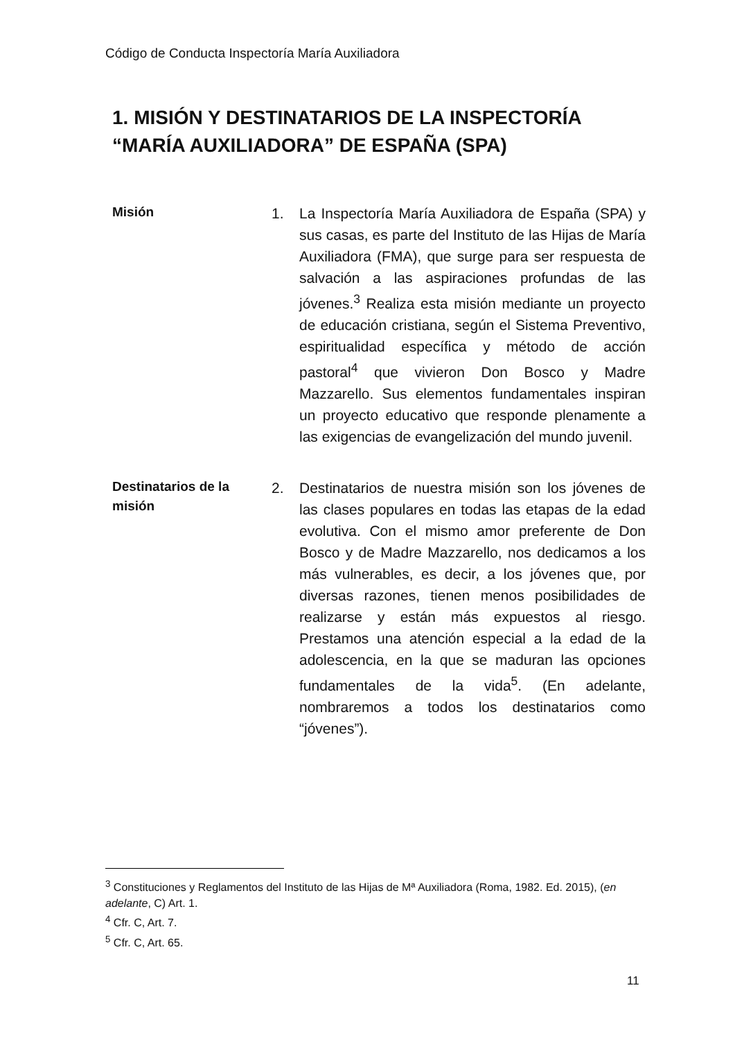Código de Conducta Inspectoría María Auxiliadora
1. MISIÓN Y DESTINATARIOS DE LA INSPECTORÍA “MARÍA AUXILIADORA” DE ESPAÑA (SPA)
Misión
1. La Inspectoría María Auxiliadora de España (SPA) y sus casas, es parte del Instituto de las Hijas de María Auxiliadora (FMA), que surge para ser respuesta de salvación a las aspiraciones profundas de las jóvenes.<sup>3</sup> Realiza esta misión mediante un proyecto de educación cristiana, según el Sistema Preventivo, espiritualidad específica y método de acción pastoral<sup>4</sup> que vivieron Don Bosco y Madre Mazzarello. Sus elementos fundamentales inspiran un proyecto educativo que responde plenamente a las exigencias de evangelización del mundo juvenil.
Destinatarios de la misión
2. Destinatarios de nuestra misión son los jóvenes de las clases populares en todas las etapas de la edad evolutiva. Con el mismo amor preferente de Don Bosco y de Madre Mazzarello, nos dedicamos a los más vulnerables, es decir, a los jóvenes que, por diversas razones, tienen menos posibilidades de realizarse y están más expuestos al riesgo. Prestamos una atención especial a la edad de la adolescencia, en la que se maduran las opciones fundamentales de la vida<sup>5</sup>. (En adelante, nombraremos a todos los destinatarios como “jóvenes”).
<sup>3</sup> Constituciones y Reglamentos del Instituto de las Hijas de Mª Auxiliadora (Roma, 1982. Ed. 2015), (en adelante, C) Art. 1.
<sup>4</sup> Cfr. C, Art. 7.
<sup>5</sup> Cfr. C, Art. 65.
11